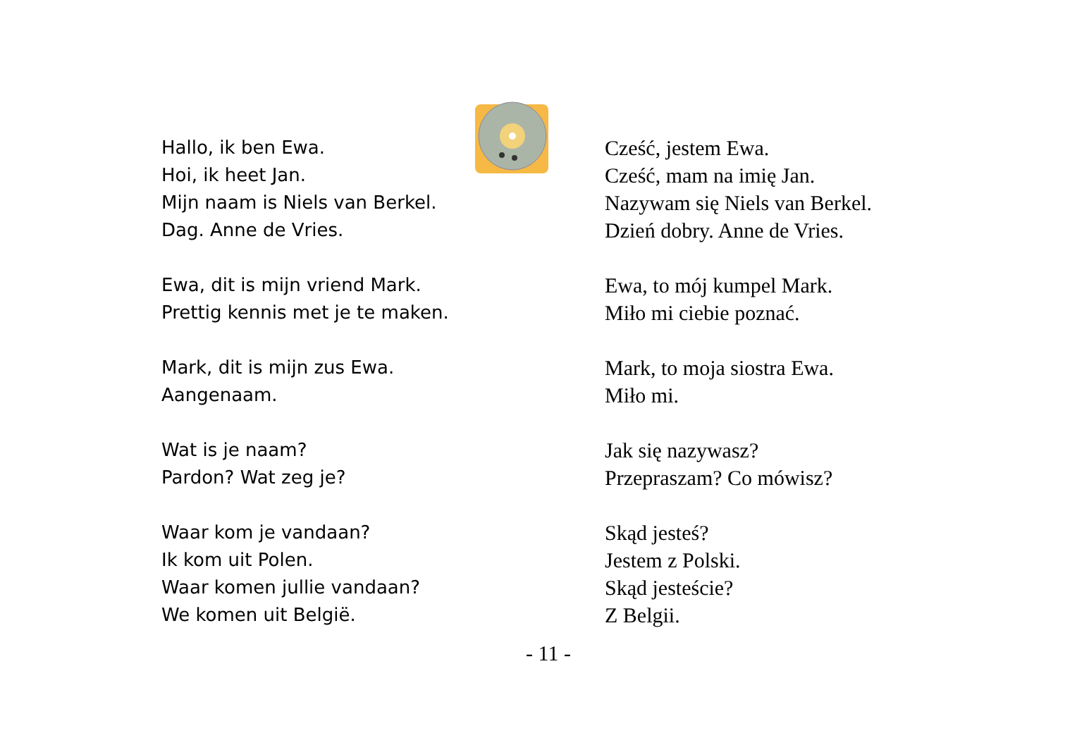Hallo, ik ben Ewa.
Hoi, ik heet Jan.
Mijn naam is Niels van Berkel.
Dag. Anne de Vries.
Ewa, dit is mijn vriend Mark.
Prettig kennis met je te maken.
Mark, dit is mijn zus Ewa.
Aangenaam.
Wat is je naam?
Pardon? Wat zeg je?
Waar kom je vandaan?
Ik kom uit Polen.
Waar komen jullie vandaan?
We komen uit België.
Cześć, jestem Ewa.
Cześć, mam na imię Jan.
Nazywam się Niels van Berkel.
Dzień dobry. Anne de Vries.
Ewa, to mój kumpel Mark.
Miło mi ciebie poznać.
Mark, to moja siostra Ewa.
Miło mi.
Jak się nazywasz?
Przepraszam? Co mówisz?
Skąd jesteś?
Jestem z Polski.
Skąd jesteście?
Z Belgii.
- 11 -